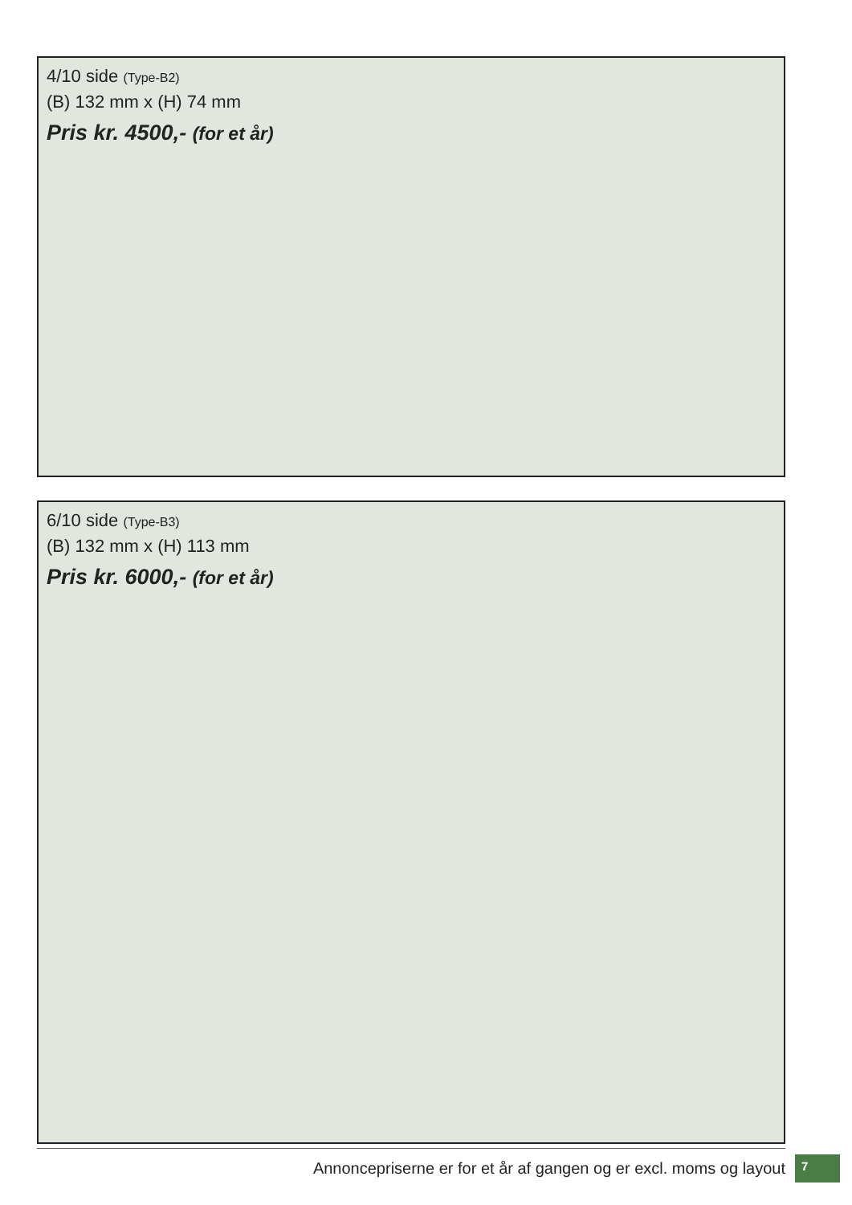4/10 side (Type-B2)
(B) 132 mm x (H) 74 mm
Pris kr. 4500,- (for et år)
6/10 side (Type-B3)
(B) 132 mm x (H) 113 mm
Pris kr. 6000,- (for et år)
Annoncepriserne er for et år af gangen og er excl. moms og layout
7